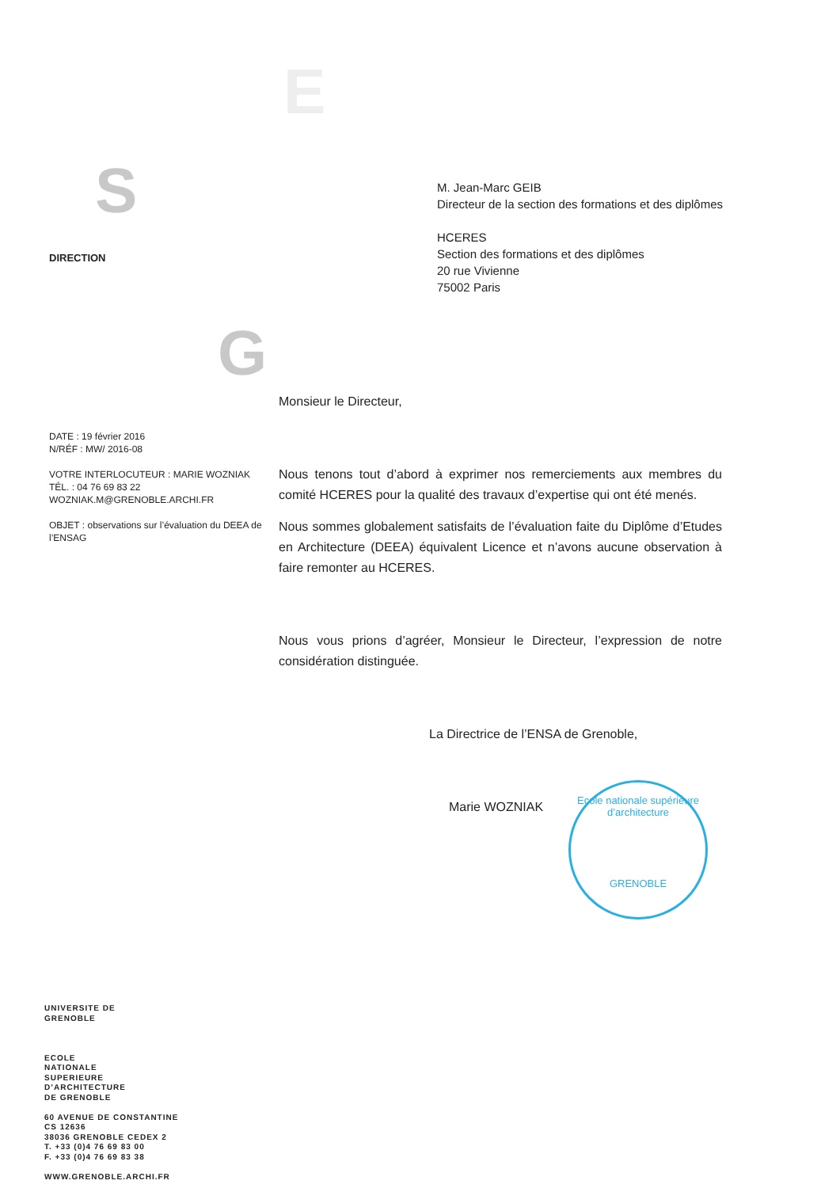E
S
G
DIRECTION
DATE : 19 février 2016
N/RÉF : MW/ 2016-08
VOTRE INTERLOCUTEUR : MARIE WOZNIAK
TÉL. : 04 76 69 83 22
WOZNIAK.M@GRENOBLE.ARCHI.FR
OBJET : observations sur l’évaluation du DEEA de l’ENSAG
M. Jean-Marc GEIB
Directeur de la section des formations et des diplômes
HCERES
Section des formations et des diplômes
20 rue Vivienne
75002 Paris
Monsieur le Directeur,
Nous tenons tout d’abord à exprimer nos remerciements aux membres du comité HCERES pour la qualité des travaux d’expertise qui ont été menés.
Nous sommes globalement satisfaits de l’évaluation faite du Diplôme d’Etudes en Architecture (DEEA) équivalent Licence et n’avons aucune observation à faire remonter au HCERES.
Nous vous prions d’agréer, Monsieur le Directeur, l’expression de notre considération distinguée.
La Directrice de l’ENSA de Grenoble,
Marie WOZNIAK
Ecole nationale supérieure d’architecture
GRENOBLE
UNIVERSITE DE
GRENOBLE
ECOLE
NATIONALE
SUPERIEURE
D’ARCHITECTURE
DE GRENOBLE
60 AVENUE DE CONSTANTINE
CS 12636
38036 GRENOBLE CEDEX 2
T. +33 (0)4 76 69 83 00
F. +33 (0)4 76 69 83 38
WWW.GRENOBLE.ARCHI.FR